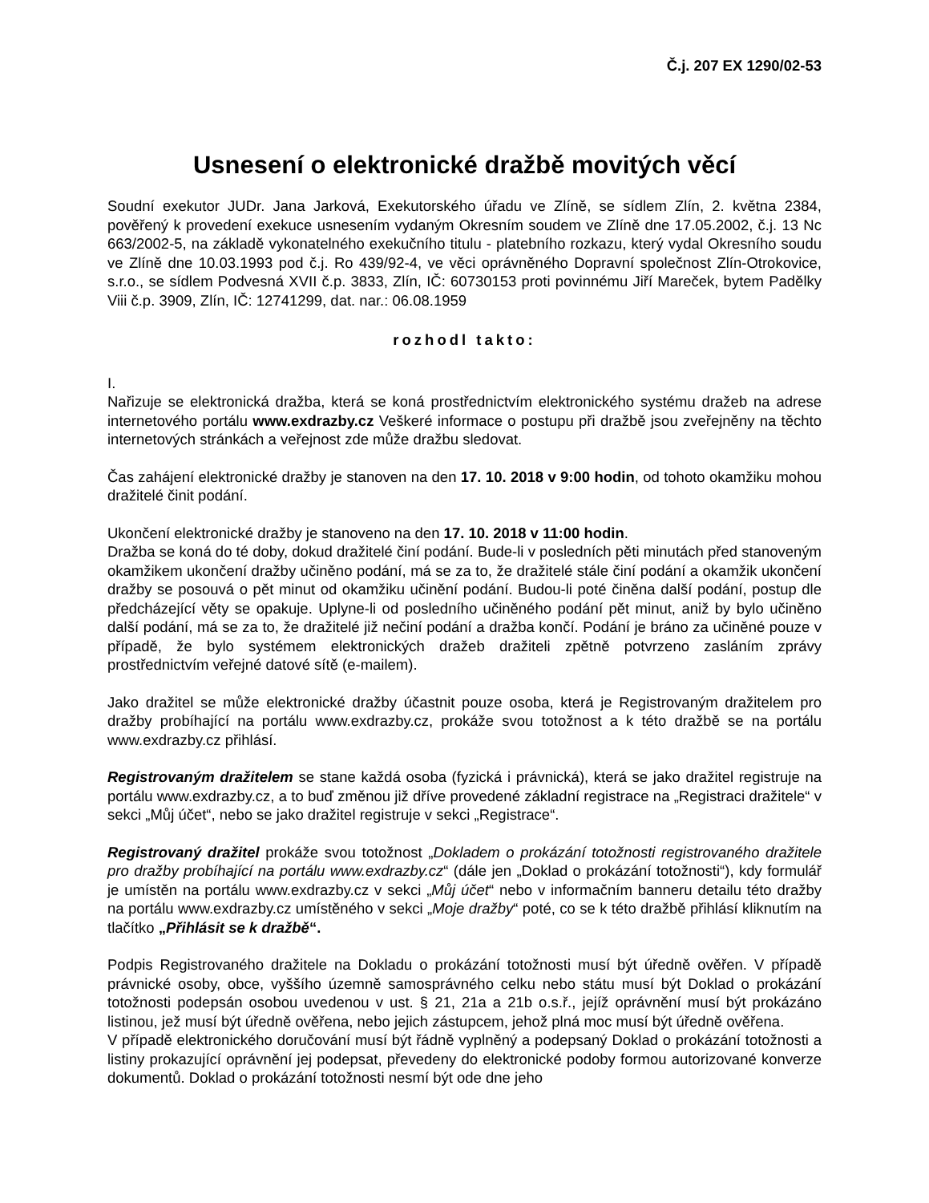Č.j. 207 EX 1290/02-53
Usnesení o elektronické dražbě movitých věcí
Soudní exekutor JUDr. Jana Jarková, Exekutorského úřadu ve Zlíně, se sídlem Zlín, 2. května 2384, pověřený k provedení exekuce usnesením vydaným Okresním soudem ve Zlíně dne 17.05.2002, č.j. 13 Nc 663/2002-5, na základě vykonatelného exekučního titulu - platebního rozkazu, který vydal Okresního soudu ve Zlíně dne 10.03.1993 pod č.j. Ro 439/92-4, ve věci oprávněného Dopravní společnost Zlín-Otrokovice, s.r.o., se sídlem Podvesná XVII č.p. 3833, Zlín, IČ: 60730153 proti povinnému Jiří Mareček, bytem Padělky Viii č.p. 3909, Zlín, IČ: 12741299, dat. nar.: 06.08.1959
rozhodl takto:
I.
Nařizuje se elektronická dražba, která se koná prostřednictvím elektronického systému dražeb na adrese internetového portálu www.exdrazby.cz Veškeré informace o postupu při dražbě jsou zveřejněny na těchto internetových stránkách a veřejnost zde může dražbu sledovat.
Čas zahájení elektronické dražby je stanoven na den 17. 10. 2018 v 9:00 hodin, od tohoto okamžiku mohou dražitelé činit podání.
Ukončení elektronické dražby je stanoveno na den 17. 10. 2018 v 11:00 hodin.
Dražba se koná do té doby, dokud dražitelé činí podání. Bude-li v posledních pěti minutách před stanoveným okamžikem ukončení dražby učiněno podání, má se za to, že dražitelé stále činí podání a okamžik ukončení dražby se posouvá o pět minut od okamžiku učinění podání. Budou-li poté činěna další podání, postup dle předcházející věty se opakuje. Uplyne-li od posledního učiněného podání pět minut, aniž by bylo učiněno další podání, má se za to, že dražitelé již nečiní podání a dražba končí. Podání je bráno za učiněné pouze v případě, že bylo systémem elektronických dražeb dražiteli zpětně potvrzeno zasláním zprávy prostřednictvím veřejné datové sítě (e-mailem).
Jako dražitel se může elektronické dražby účastnit pouze osoba, která je Registrovaným dražitelem pro dražby probíhající na portálu www.exdrazby.cz, prokáže svou totožnost a k této dražbě se na portálu www.exdrazby.cz přihlásí.
Registrovaným dražitelem se stane každá osoba (fyzická i právnická), která se jako dražitel registruje na portálu www.exdrazby.cz, a to buď změnou již dříve provedené základní registrace na „Registraci dražitele“ v sekci „Můj účet“, nebo se jako dražitel registruje v sekci „Registrace“.
Registrovaný dražitel prokáže svou totožnost „Dokladem o prokázání totožnosti registrovaného dražitele pro dražby probíhající na portálu www.exdrazby.cz“ (dále jen „Doklad o prokázání totožnosti“), kdy formulář je umístěn na portálu www.exdrazby.cz v sekci „Můj účet“ nebo v informačním banneru detailu této dražby na portálu www.exdrazby.cz umístěného v sekci „Moje dražby“ poté, co se k této dražbě přihlásí kliknutím na tlačítko „Přihlásit se k dražbě“.
Podpis Registrovaného dražitele na Dokladu o prokázání totožnosti musí být úředně ověřen. V případě právnické osoby, obce, vyššího územně samosprávného celku nebo státu musí být Doklad o prokázání totožnosti podepsán osobou uvedenou v ust. § 21, 21a a 21b o.s.ř., jejíž oprávnění musí být prokázáno listinou, jež musí být úředně ověřena, nebo jejich zástupcem, jehož plná moc musí být úředně ověřena.
V případě elektronického doručování musí být řádně vyplněný a podepsaný Doklad o prokázání totožnosti a listiny prokazující oprávnění jej podepsat, převedeny do elektronické podoby formou autorizované konverze dokumentů. Doklad o prokázání totožnosti nesmí být ode dne jeho